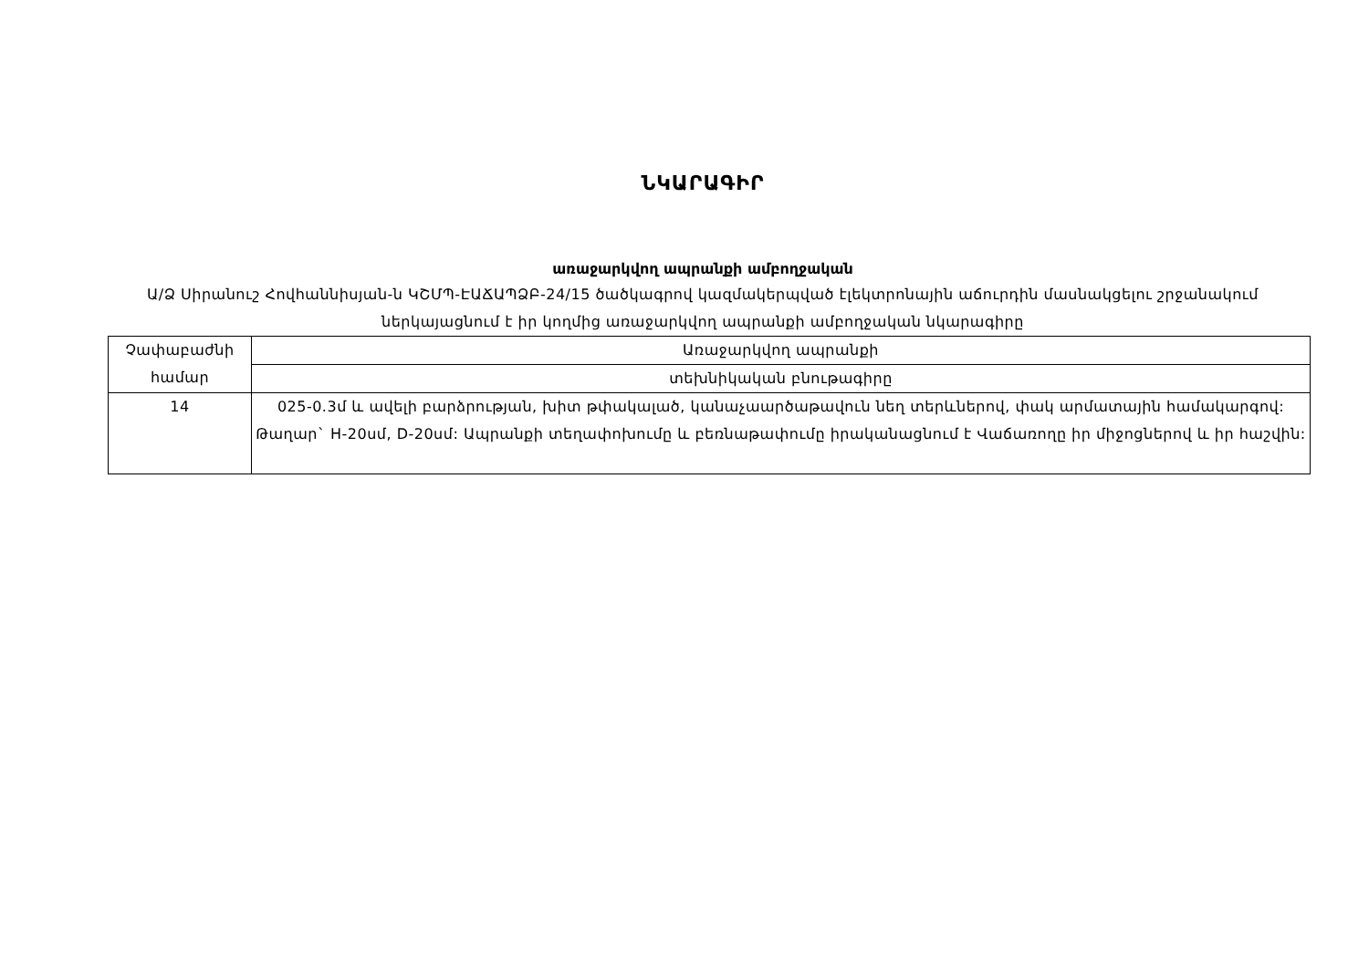ՆԿԱՐԱԳԻՐ
առաջարկվող ապրանքի ամբողջական
Ա/Ձ Սիրանուշ Հովհաննիսյան-ն ԿՇՄՊ-ԷԱՃԱՊՁԲ-24/15 ծածկագրով կազմակերպված էլեկտրոնային աճուրդին մասնակցելու շրջանակում ներկայացնում է իր կողմից առաջարկվող ապրանքի ամբողջական նկարագիրը
| Չափաբաժնի համար | Առաջարկվող ապրանքի |
| | տեխնիկական բնութագիրը |
| 14 | 025-0.3մ և ավելի բարձրության, խիտ թփակալած, կանաչաարծաթավուն նեղ տերևներով, փակ արմատային համակարգով: Թաղար` H-20սմ, D-20սմ: Ապրանքի տեղափոխումը և բեռնաթափումը իրականացնում է Վաճառողը իր միջոցներով և իր հաշվին: |